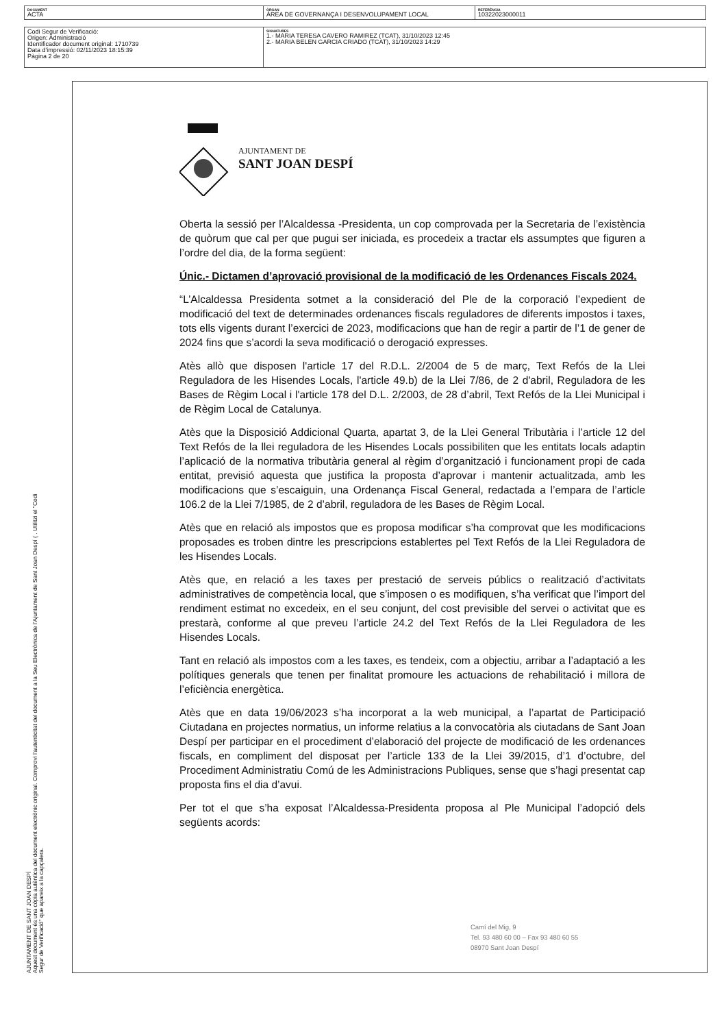| DOCUMENT ACTA | ÒRGAN ÀREA DE GOVERNANÇA I DESENVOLUPAMENT LOCAL | REFERÈNCIA 10322023000011 |
| Codi Segur de Verificació: Origen: Administració Identificador document original: 1710739 Data d'impressió: 02/11/2023 18:15:39 Pàgina 2 de 20 | SIGNATURES 1.- MARIA TERESA CAVERO RAMIREZ (TCAT), 31/10/2023 12:45 2.- MARIA BELEN GARCIA CRIADO (TCAT), 31/10/2023 14:29 |
AJUNTAMENT DE SANT JOAN DESPÍ
Aquest document és una còpia autèntica del document electrònic original. Comprovi l'autenticitat del document a la Seu Electrònica de l'Ajuntament de Sant Joan Despí ( . Utilitzi el "Codi Segur de Verificació" que apareix a la capçalera.
AJUNTAMENT DE
SANT JOAN DESPÍ
Oberta la sessió per l’Alcaldessa -Presidenta, un cop comprovada per la Secretaria de l’existència de quòrum que cal per que pugui ser iniciada, es procedeix a tractar els assumptes que figuren a l’ordre del dia, de la forma següent:
Únic.- Dictamen d’aprovació provisional de la modificació de les Ordenances Fiscals 2024.
“L’Alcaldessa Presidenta sotmet a la consideració del Ple de la corporació l’expedient de modificació del text de determinades ordenances fiscals reguladores de diferents impostos i taxes, tots ells vigents durant l’exercici de 2023, modificacions que han de regir a partir de l’1 de gener de 2024 fins que s’acordi la seva modificació o derogació expresses.
Atès allò que disposen l'article 17 del R.D.L. 2/2004 de 5 de març, Text Refós de la Llei Reguladora de les Hisendes Locals, l'article 49.b) de la Llei 7/86, de 2 d'abril, Reguladora de les Bases de Règim Local i l'article 178 del D.L. 2/2003, de 28 d’abril, Text Refós de la Llei Municipal i de Règim Local de Catalunya.
Atès que la Disposició Addicional Quarta, apartat 3, de la Llei General Tributària i l’article 12 del Text Refós de la llei reguladora de les Hisendes Locals possibiliten que les entitats locals adaptin l’aplicació de la normativa tributària general al règim d’organització i funcionament propi de cada entitat, previsió aquesta que justifica la proposta d’aprovar i mantenir actualitzada, amb les modificacions que s’escaiguin, una Ordenança Fiscal General, redactada a l’empara de l’article 106.2 de la Llei 7/1985, de 2 d’abril, reguladora de les Bases de Règim Local.
Atès que en relació als impostos que es proposa modificar s’ha comprovat que les modificacions proposades es troben dintre les prescripcions establertes pel Text Refós de la Llei Reguladora de les Hisendes Locals.
Atès que, en relació a les taxes per prestació de serveis públics o realització d’activitats administratives de competència local, que s’imposen o es modifiquen, s’ha verificat que l’import del rendiment estimat no excedeix, en el seu conjunt, del cost previsible del servei o activitat que es prestarà, conforme al que preveu l’article 24.2 del Text Refós de la Llei Reguladora de les Hisendes Locals.
Tant en relació als impostos com a les taxes, es tendeix, com a objectiu, arribar a l’adaptació a les polítiques generals que tenen per finalitat promoure les actuacions de rehabilitació i millora de l’eficiència energètica.
Atès que en data 19/06/2023 s’ha incorporat a la web municipal, a l’apartat de Participació Ciutadana en projectes normatius, un informe relatius a la convocatòria als ciutadans de Sant Joan Despí per participar en el procediment d’elaboració del projecte de modificació de les ordenances fiscals, en compliment del disposat per l’article 133 de la Llei 39/2015, d’1 d’octubre, del Procediment Administratiu Comú de les Administracions Publiques, sense que s’hagi presentat cap proposta fins el dia d’avui.
Per tot el que s’ha exposat l’Alcaldessa-Presidenta proposa al Ple Municipal l’adopció dels següents acords:
Camí del Mig, 9
Tel. 93 480 60 00 – Fax 93 480 60 55
08970 Sant Joan Despí